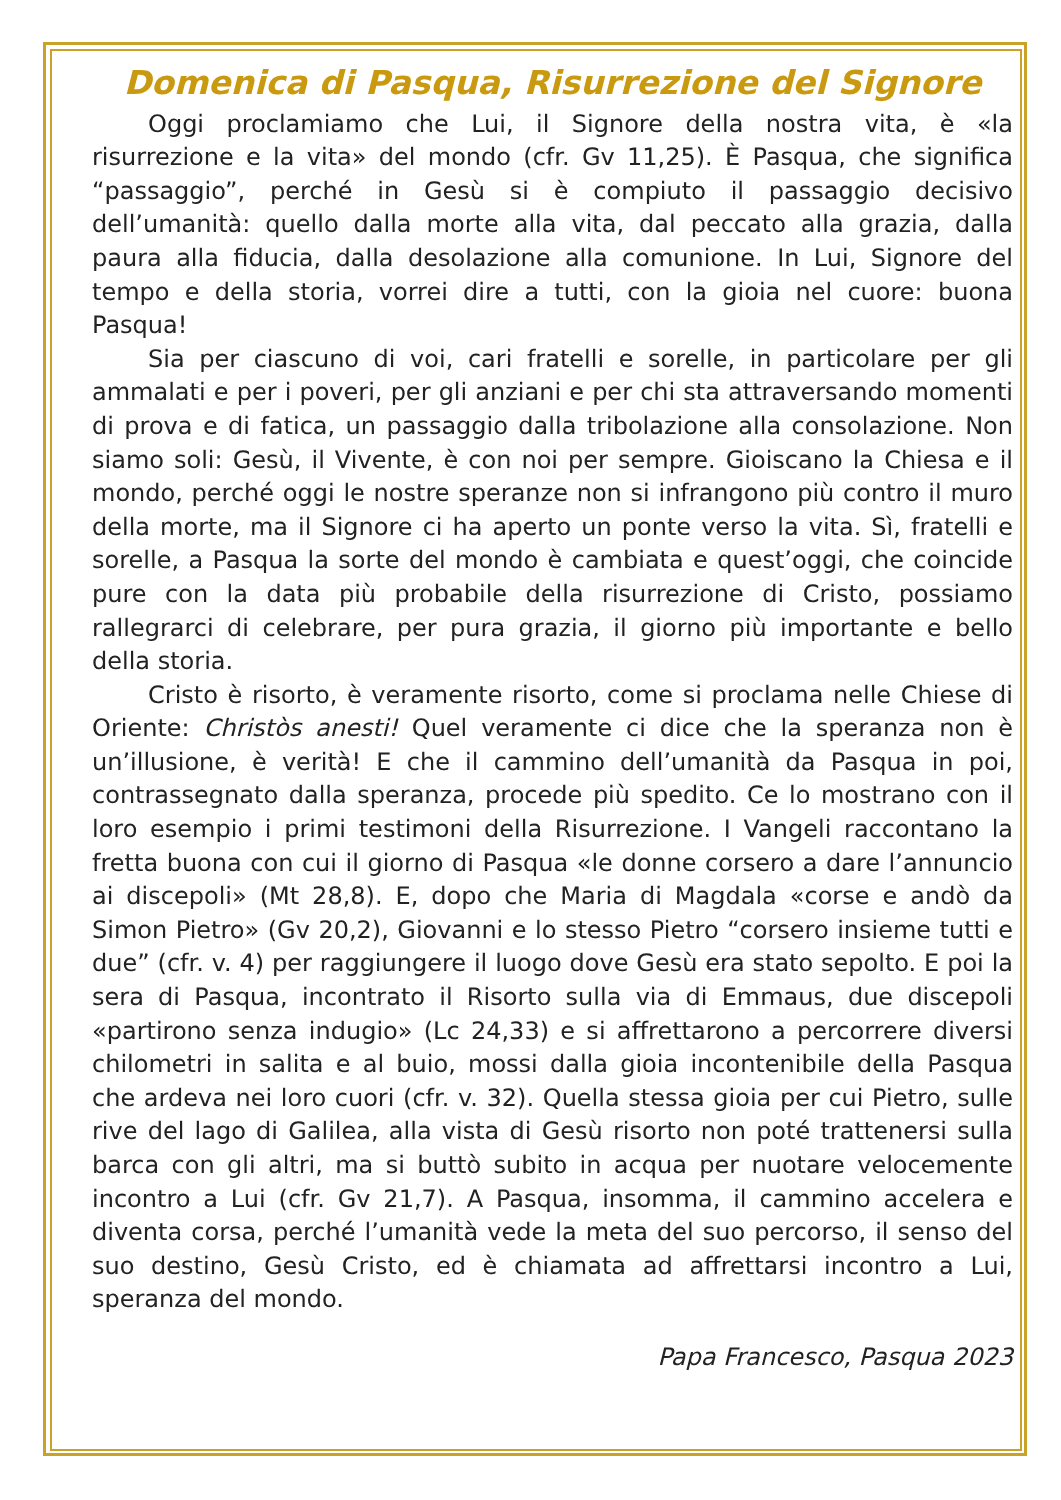Domenica di Pasqua, Risurrezione del Signore
Oggi proclamiamo che Lui, il Signore della nostra vita, è «la risurrezione e la vita» del mondo (cfr. Gv 11,25). È Pasqua, che significa “passaggio”, perché in Gesù si è compiuto il passaggio decisivo dell’umanità: quello dalla morte alla vita, dal peccato alla grazia, dalla paura alla fiducia, dalla desolazione alla comunione. In Lui, Signore del tempo e della storia, vorrei dire a tutti, con la gioia nel cuore: buona Pasqua!
Sia per ciascuno di voi, cari fratelli e sorelle, in particolare per gli ammalati e per i poveri, per gli anziani e per chi sta attraversando momenti di prova e di fatica, un passaggio dalla tribolazione alla consolazione. Non siamo soli: Gesù, il Vivente, è con noi per sempre. Gioiscano la Chiesa e il mondo, perché oggi le nostre speranze non si infrangono più contro il muro della morte, ma il Signore ci ha aperto un ponte verso la vita. Sì, fratelli e sorelle, a Pasqua la sorte del mondo è cambiata e quest’oggi, che coincide pure con la data più probabile della risurrezione di Cristo, possiamo rallegrarci di celebrare, per pura grazia, il giorno più importante e bello della storia.
Cristo è risorto, è veramente risorto, come si proclama nelle Chiese di Oriente: Christòs anesti! Quel veramente ci dice che la speranza non è un’illusione, è verità! E che il cammino dell’umanità da Pasqua in poi, contrassegnato dalla speranza, procede più spedito. Ce lo mostrano con il loro esempio i primi testimoni della Risurrezione. I Vangeli raccontano la fretta buona con cui il giorno di Pasqua «le donne corsero a dare l’annuncio ai discepoli» (Mt 28,8). E, dopo che Maria di Magdala «corse e andò da Simon Pietro» (Gv 20,2), Giovanni e lo stesso Pietro “corsero insieme tutti e due” (cfr. v. 4) per raggiungere il luogo dove Gesù era stato sepolto. E poi la sera di Pasqua, incontrato il Risorto sulla via di Emmaus, due discepoli «partirono senza indugio» (Lc 24,33) e si affrettarono a percorrere diversi chilometri in salita e al buio, mossi dalla gioia incontenibile della Pasqua che ardeva nei loro cuori (cfr. v. 32). Quella stessa gioia per cui Pietro, sulle rive del lago di Galilea, alla vista di Gesù risorto non poté trattenersi sulla barca con gli altri, ma si buttò subito in acqua per nuotare velocemente incontro a Lui (cfr. Gv 21,7). A Pasqua, insomma, il cammino accelera e diventa corsa, perché l’umanità vede la meta del suo percorso, il senso del suo destino, Gesù Cristo, ed è chiamata ad affrettarsi incontro a Lui, speranza del mondo.
Papa Francesco, Pasqua 2023